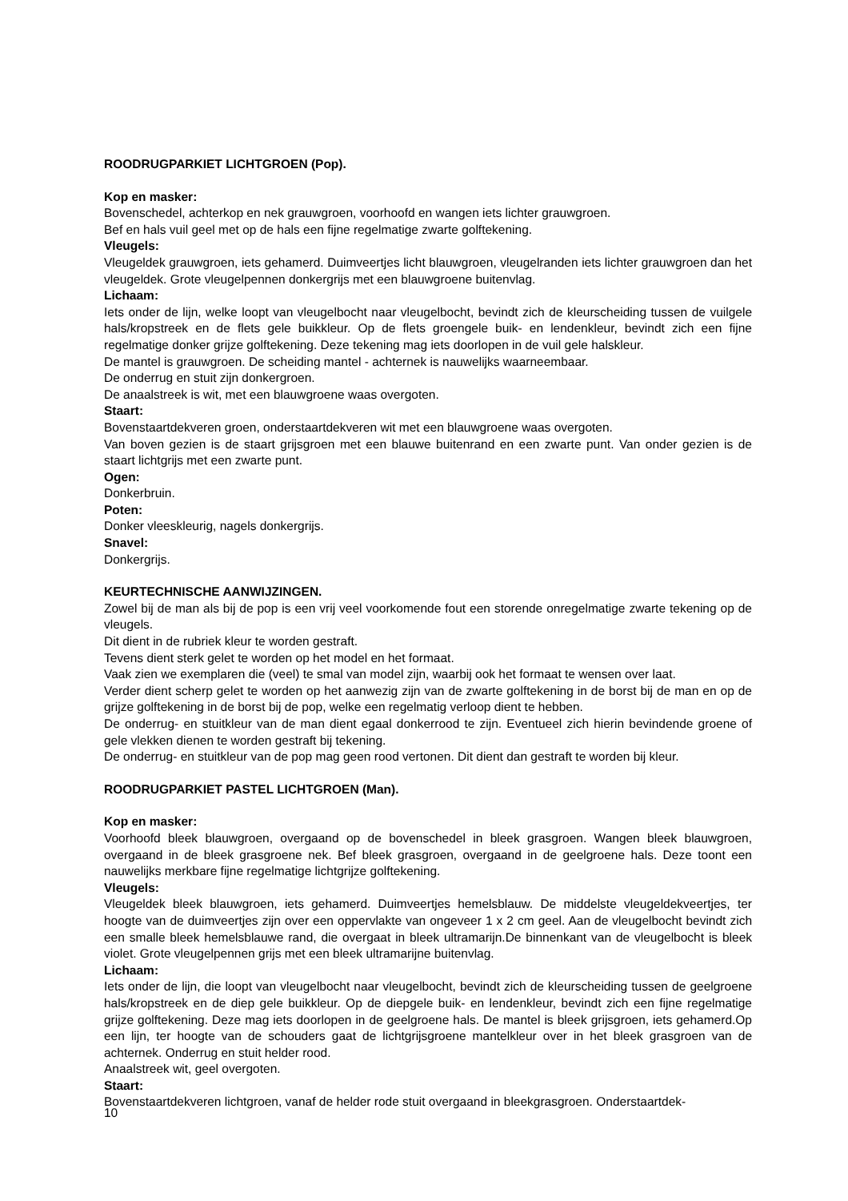ROODRUGPARKIET LICHTGROEN (Pop).
Kop en masker:
Bovenschedel, achterkop en nek grauwgroen, voorhoofd en wangen iets lichter grauwgroen.
Bef en hals vuil geel met op de hals een fijne regelmatige zwarte golftekening.
Vleugels:
Vleugeldek grauwgroen, iets gehamerd. Duimveertjes licht blauwgroen, vleugelranden iets lichter grauwgroen dan het vleugeldek. Grote vleugelpennen donkergrijs met een blauwgroene buitenvlag.
Lichaam:
Iets onder de lijn, welke loopt van vleugelbocht naar vleugelbocht, bevindt zich de kleurscheiding tussen de vuilgele hals/kropstreek en de flets gele buikkleur. Op de flets groengele buik- en lendenkleur, bevindt zich een fijne regelmatige donker grijze golftekening. Deze tekening mag iets doorlopen in de vuil gele halskleur.
De mantel is grauwgroen. De scheiding mantel - achternek is nauwelijks waarneembaar.
De onderrug en stuit zijn donkergroen.
De anaalstreek is wit, met een blauwgroene waas overgoten.
Staart:
Bovenstaartdekveren groen, onderstaartdekveren wit met een blauwgroene waas overgoten.
Van boven gezien is de staart grijsgroen met een blauwe buitenrand en een zwarte punt. Van onder gezien is de staart lichtgrijs met een zwarte punt.
Ogen:
Donkerbruin.
Poten:
Donker vleeskleurig, nagels donkergrijs.
Snavel:
Donkergrijs.
KEURTECHNISCHE AANWIJZINGEN.
Zowel bij de man als bij de pop is een vrij veel voorkomende fout een storende onregelmatige zwarte tekening op de vleugels.
Dit dient in de rubriek kleur te worden gestraft.
Tevens dient sterk gelet te worden op het model en het formaat.
Vaak zien we exemplaren die (veel) te smal van model zijn, waarbij ook het formaat te wensen over laat.
Verder dient scherp gelet te worden op het aanwezig zijn van de zwarte golftekening in de borst bij de man en op de grijze golftekening in de borst bij de pop, welke een regelmatig verloop dient te hebben.
De onderrug- en stuitkleur van de man dient egaal donkerrood te zijn. Eventueel zich hierin bevindende groene of gele vlekken dienen te worden gestraft bij tekening.
De onderrug- en stuitkleur van de pop mag geen rood vertonen. Dit dient dan gestraft te worden bij kleur.
ROODRUGPARKIET PASTEL LICHTGROEN (Man).
Kop en masker:
Voorhoofd bleek blauwgroen, overgaand op de bovenschedel in bleek grasgroen. Wangen bleek blauwgroen, overgaand in de bleek grasgroene nek. Bef bleek grasgroen, overgaand in de geelgroene hals. Deze toont een nauwelijks merkbare fijne regelmatige lichtgrijze golftekening.
Vleugels:
Vleugeldek bleek blauwgroen, iets gehamerd. Duimveertjes hemelsblauw. De middelste vleugeldekveertjes, ter hoogte van de duimveertjes zijn over een oppervlakte van ongeveer 1 x 2 cm geel. Aan de vleugelbocht bevindt zich een smalle bleek hemelsblauwe rand, die overgaat in bleek ultramarijn.De binnenkant van de vleugelbocht is bleek violet. Grote vleugelpennen grijs met een bleek ultramarijne buitenvlag.
Lichaam:
Iets onder de lijn, die loopt van vleugelbocht naar vleugelbocht, bevindt zich de kleurscheiding tussen de geelgroene hals/kropstreek en de diep gele buikkleur. Op de diepgele buik- en lendenkleur, bevindt zich een fijne regelmatige grijze golftekening. Deze mag iets doorlopen in de geelgroene hals. De mantel is bleek grijsgroen, iets gehamerd.Op een lijn, ter hoogte van de schouders gaat de lichtgrijsgroene mantelkleur over in het bleek grasgroen van de achternek. Onderrug en stuit helder rood.
Anaalstreek wit, geel overgoten.
Staart:
Bovenstaartdekveren lichtgroen, vanaf de helder rode stuit overgaand in bleekgrasgroen. Onderstaartdek-
10